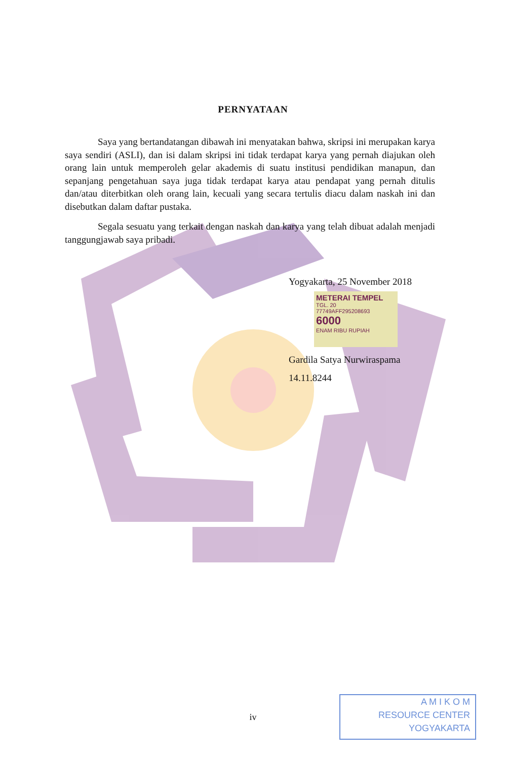PERNYATAAN
Saya yang bertandatangan dibawah ini menyatakan bahwa, skripsi ini merupakan karya saya sendiri (ASLI), dan isi dalam skripsi ini tidak terdapat karya yang pernah diajukan oleh orang lain untuk memperoleh gelar akademis di suatu institusi pendidikan manapun, dan sepanjang pengetahuan saya juga tidak terdapat karya atau pendapat yang pernah ditulis dan/atau diterbitkan oleh orang lain, kecuali yang secara tertulis diacu dalam naskah ini dan disebutkan dalam daftar pustaka.
Segala sesuatu yang terkait dengan naskah dan karya yang telah dibuat adalah menjadi tanggungjawab saya pribadi.
Yogyakarta, 25 November 2018
METERAI TEMPEL
TGL. 20
77749AFF295208693
6000
ENAM RIBU RUPIAH
Gardila Satya Nurwiraspama
14.11.8244
iv
A M I K O M
RESOURCE CENTER
YOGYAKARTA